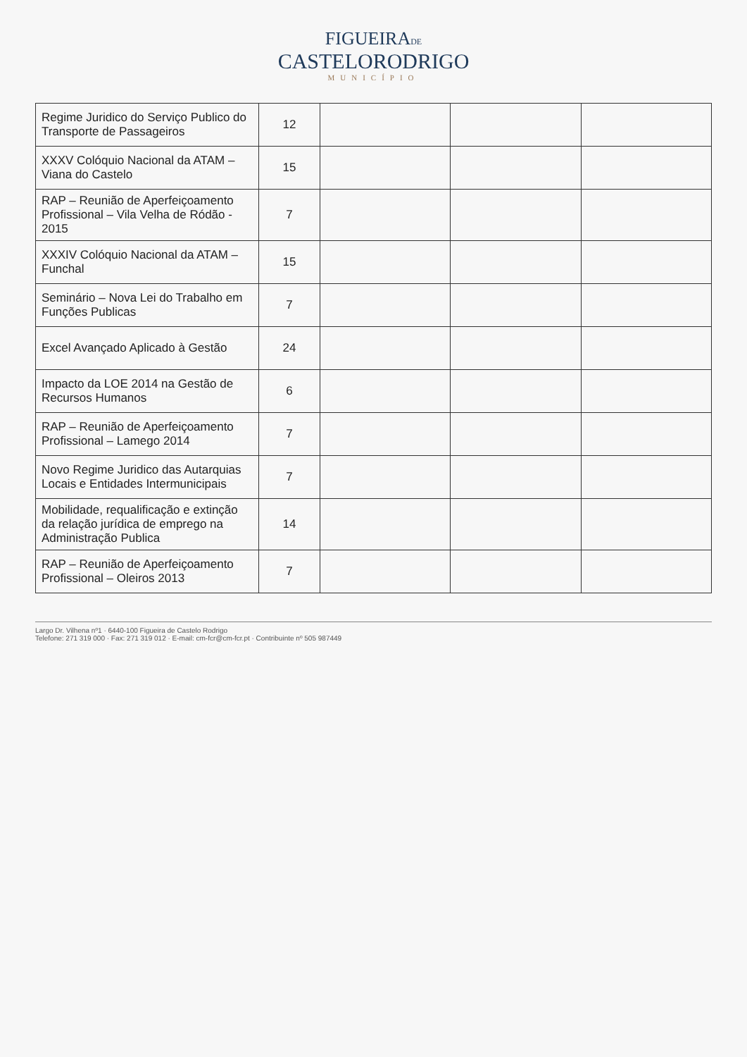FIGUEIRADE
CASTELORODRIGO
MUNICÍPIO
| Regime Juridico do Serviço Publico do Transporte de Passageiros | 12 | | | |
| XXXV Colóquio Nacional da ATAM – Viana do Castelo | 15 | | | |
| RAP – Reunião de Aperfeiçoamento Profissional – Vila Velha de Ródão - 2015 | 7 | | | |
| XXXIV Colóquio Nacional da ATAM – Funchal | 15 | | | |
| Seminário – Nova Lei do Trabalho em Funções Publicas | 7 | | | |
| Excel Avançado Aplicado à Gestão | 24 | | | |
| Impacto da LOE 2014 na Gestão de Recursos Humanos | 6 | | | |
| RAP – Reunião de Aperfeiçoamento Profissional – Lamego 2014 | 7 | | | |
| Novo Regime Juridico das Autarquias Locais e Entidades Intermunicipais | 7 | | | |
| Mobilidade, requalificação e extinção da relação jurídica de emprego na Administração Publica | 14 | | | |
| RAP – Reunião de Aperfeiçoamento Profissional – Oleiros 2013 | 7 | | | |
Largo Dr. Vilhena nº1 · 6440-100 Figueira de Castelo Rodrigo
Telefone: 271 319 000 · Fax: 271 319 012 · E-mail: cm-fcr@cm-fcr.pt · Contribuinte nº 505 987449